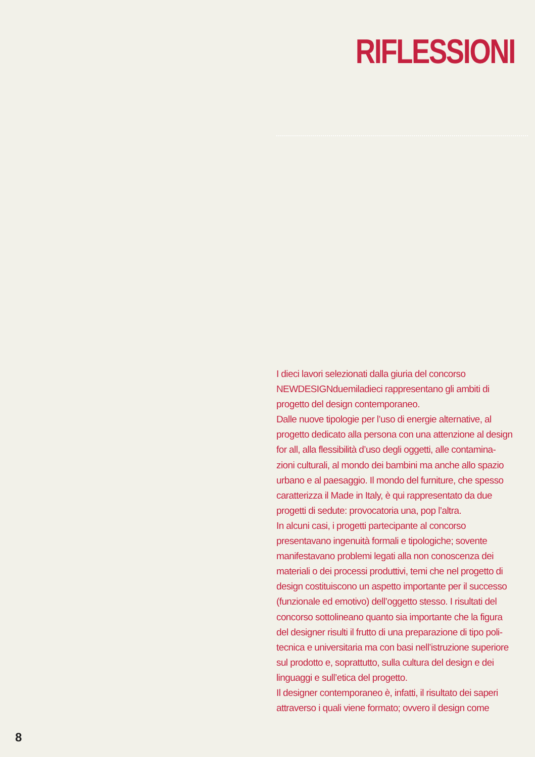RIFLESSIONI
I dieci lavori selezionati dalla giuria del concorso NEWDESIGNduemiladieci rappresentano gli ambiti di progetto del design contemporaneo.
Dalle nuove tipologie per l’uso di energie alternative, al progetto dedicato alla persona con una attenzione al design for all, alla flessibilità d’uso degli oggetti, alle contamina-zioni culturali, al mondo dei bambini ma anche allo spazio urbano e al paesaggio. Il mondo del furniture, che spesso caratterizza il Made in Italy, è qui rappresentato da due progetti di sedute: provocatoria una, pop l’altra.
In alcuni casi, i progetti partecipante al concorso presentavano ingenuità formali e tipologiche; sovente manifestavano problemi legati alla non conoscenza dei materiali o dei processi produttivi, temi che nel progetto di design costituiscono un aspetto importante per il successo (funzionale ed emotivo) dell’oggetto stesso. I risultati del concorso sottolineano quanto sia importante che la figura del designer risulti il frutto di una preparazione di tipo poli-tecnica e universitaria ma con basi nell’istruzione superiore sul prodotto e, soprattutto, sulla cultura del design e dei linguaggi e sull’etica del progetto.
Il designer contemporaneo è, infatti, il risultato dei saperi attraverso i quali viene formato; ovvero il design come
8